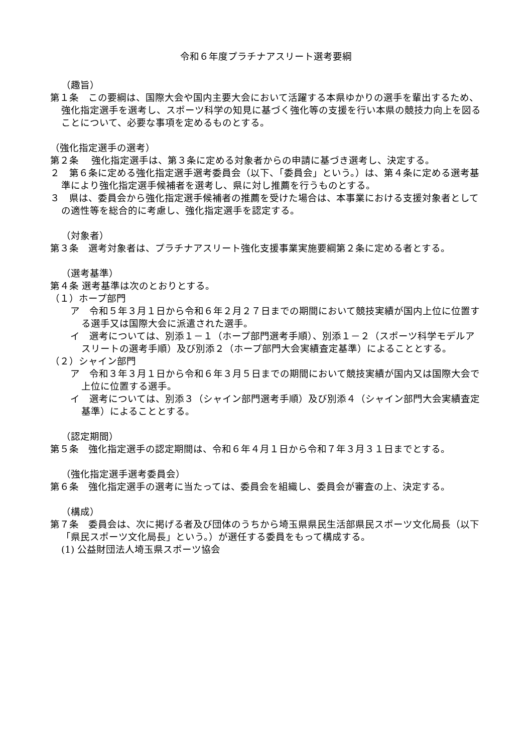令和６年度プラチナアスリート選考要綱
（趣旨）
第１条　この要綱は、国際大会や国内主要大会において活躍する本県ゆかりの選手を輩出するため、強化指定選手を選考し、スポーツ科学の知見に基づく強化等の支援を行い本県の競技力向上を図ることについて、必要な事項を定めるものとする。
（強化指定選手の選考）
第２条　 強化指定選手は、第３条に定める対象者からの申請に基づき選考し、決定する。
２　第６条に定める強化指定選手選考委員会（以下、「委員会」という。）は、第４条に定める選考基準により強化指定選手候補者を選考し、県に対し推薦を行うものとする。
３　県は、委員会から強化指定選手候補者の推薦を受けた場合は、本事業における支援対象者としての適性等を総合的に考慮し、強化指定選手を認定する。
（対象者）
第３条　選考対象者は、プラチナアスリート強化支援事業実施要綱第２条に定める者とする。
（選考基準）
第４条 選考基準は次のとおりとする。
（１）ホープ部門
ア　令和５年３月１日から令和６年２月２７日までの期間において競技実績が国内上位に位置する選手又は国際大会に派遣された選手。
イ　選考については、別添１－１（ホープ部門選考手順）、別添１－２（スポーツ科学モデルアスリートの選考手順）及び別添２（ホープ部門大会実績査定基準）によることとする。
（２）シャイン部門
ア　令和３年３月１日から令和６年３月５日までの期間において競技実績が国内又は国際大会で上位に位置する選手。
イ　選考については、別添３（シャイン部門選考手順）及び別添４（シャイン部門大会実績査定基準）によることとする。
（認定期間）
第５条　強化指定選手の認定期間は、令和６年４月１日から令和７年３月３１日までとする。
（強化指定選手選考委員会）
第６条　強化指定選手の選考に当たっては、委員会を組織し、委員会が審査の上、決定する。
（構成）
第７条　委員会は、次に掲げる者及び団体のうちから埼玉県県民生活部県民スポーツ文化局長（以下「県民スポーツ文化局長」という。）が選任する委員をもって構成する。
(1) 公益財団法人埼玉県スポーツ協会